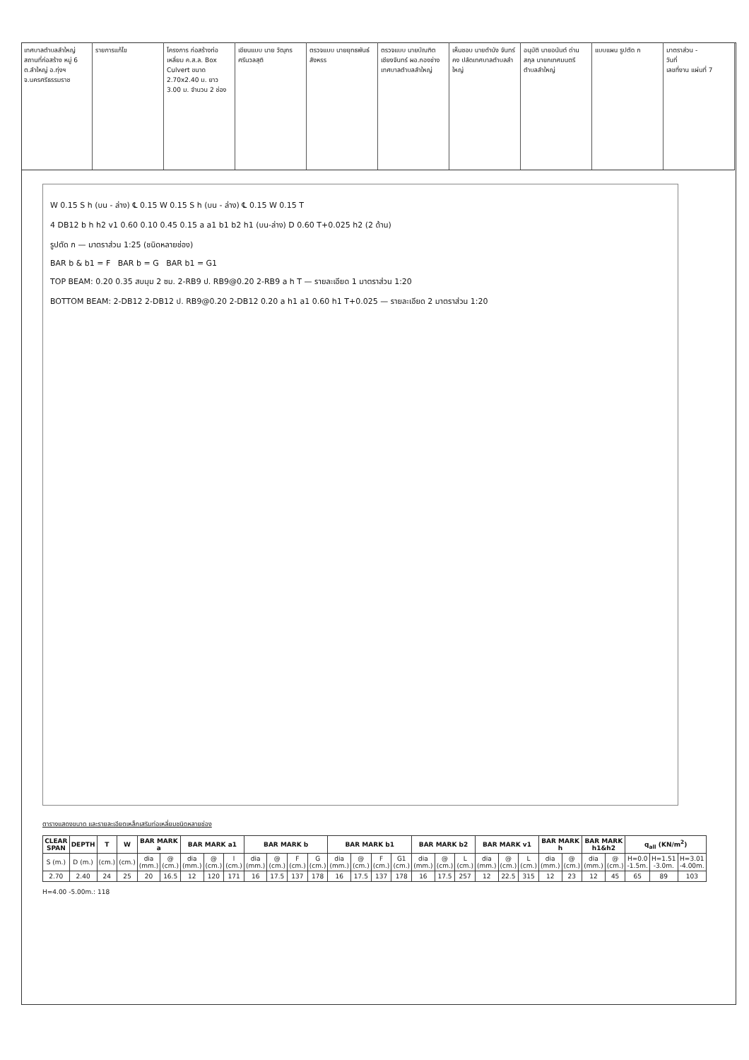เทศบาลตำบลลำใหญ่
สถานที่ก่อสร้าง หมู่ 6 ต.ลำใหญ่ อ.ทุ่งฯ จ.นครศรีธรรมราช
รายการแก้ไข โครงการ ก่อสร้างท่อเหลี่ยม ค.ส.ล. Box Culvert ขนาด 2.70x2.40 ม. ยาว 3.00 ม. จำนวน 2 ช่อง
เขียนแบบ นาย วัฒุกร ศรีนวลสุติ ตรวจแบบ นายยุทธพันธ์ สังหรร ตรวจแบบ นายบัณฑิต เชียงจันทร์ ผอ.กองช่างเทศบาลตำบลลำใหญ่
เห็นชอบ นายดำนัง จันทร์คง ปลัดเทศบาลตำบลลำใหญ่
อนุมัติ นายอนันต์ ด่านสกุล นายกเทศมนตรีตำบลลำใหญ่
แบบแผน รูปตัด ก มาตราส่วน -
วันที่
เลขที่งาน แผ่นที่ 7
W 0.15 S h (บน - ล่าง) ℄ 0.15 W 0.15 S h (บน - ล่าง) ℄ 0.15 W 0.15 T
4 DB12 b h h2 v1 0.60 0.10 0.45 0.15 a a1 b1 b2 h1 (บน-ล่าง) D 0.60 T+0.025 h2 (2 ด้าน)
รูปตัด ก — มาตราส่วน 1:25 (ชนิดหลายช่อง)
BAR b & b1 = F BAR b = G BAR b1 = G1
TOP BEAM: 0.20 0.35 สบมุม 2 ซม. 2-RB9 ป. RB9@0.20 2-RB9 a h T — รายละเอียด 1 มาตราส่วน 1:20
BOTTOM BEAM: 2-DB12 2-DB12 ป. RB9@0.20 2-DB12 0.20 a h1 a1 0.60 h1 T+0.025 — รายละเอียด 2 มาตราส่วน 1:20
ตารางแสดงขนาด และรายละเอียดเหล็กเสริมท่อเหลี่ยมชนิดหลายช่อง
| CLEAR SPAN | DEPTH | T | W | BAR MARK a | | BAR MARK a1 | | | BAR MARK b | | | | BAR MARK b1 | | | | BAR MARK b2 | | | BAR MARK v1 | | | BAR MARK h | | BAR MARK h1&h2 | | q<sub>all</sub> (KN/m<sup>2</sup>) | | |
| --- | --- | --- | --- | --- | --- | --- | --- | --- | --- | --- | --- | --- | --- | --- | --- | --- | --- | --- | --- | --- | --- | --- | --- | --- | --- | --- | --- | --- | --- |
| S (m.) | D (m.) | (cm.) | (cm.) | dia (mm.) | @ (cm.) | dia (mm.) | @ (cm.) | l (cm.) | dia (mm.) | @ (cm.) | F (cm.) | G (cm.) | dia (mm.) | @ (cm.) | F (cm.) | G1 (cm.) | dia (mm.) | @ (cm.) | L (cm.) | dia (mm.) | @ (cm.) | L (cm.) | dia (mm.) | @ (cm.) | dia (mm.) | @ (cm.) | H=0.0 -1.5m. | H=1.51 -3.0m. | H=3.01 -4.00m. |
| 2.70 | 2.40 | 24 | 25 | 20 | 16.5 | 12 | 120 | 171 | 16 | 17.5 | 137 | 178 | 16 | 17.5 | 137 | 178 | 16 | 17.5 | 257 | 12 | 22.5 | 315 | 12 | 23 | 12 | 45 | 65 | 89 | 103 |
H=4.00 -5.00m.: 118